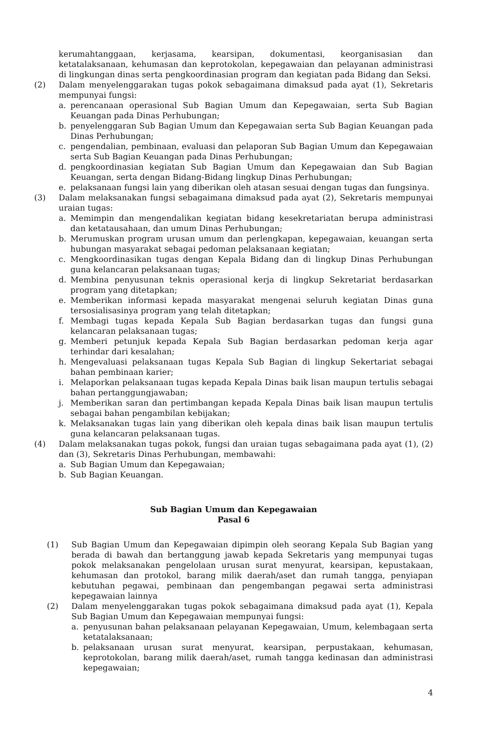kerumahtanggaan, kerjasama, kearsipan, dokumentasi, keorganisasian dan ketatalaksanaan, kehumasan dan keprotokolan, kepegawaian dan pelayanan administrasi di lingkungan dinas serta pengkoordinasian program dan kegiatan pada Bidang dan Seksi.
(2) Dalam menyelenggarakan tugas pokok sebagaimana dimaksud pada ayat (1), Sekretaris mempunyai fungsi:
a. perencanaan operasional Sub Bagian Umum dan Kepegawaian, serta Sub Bagian Keuangan pada Dinas Perhubungan;
b. penyelenggaran Sub Bagian Umum dan Kepegawaian serta Sub Bagian Keuangan pada Dinas Perhubungan;
c. pengendalian, pembinaan, evaluasi dan pelaporan Sub Bagian Umum dan Kepegawaian serta Sub Bagian Keuangan pada Dinas Perhubungan;
d. pengkoordinasian kegiatan Sub Bagian Umum dan Kepegawaian dan Sub Bagian Keuangan, serta dengan Bidang-Bidang lingkup Dinas Perhubungan;
e. pelaksanaan fungsi lain yang diberikan oleh atasan sesuai dengan tugas dan fungsinya.
(3) Dalam melaksanakan fungsi sebagaimana dimaksud pada ayat (2), Sekretaris mempunyai uraian tugas:
a. Memimpin dan mengendalikan kegiatan bidang kesekretariatan berupa administrasi dan ketatausahaan, dan umum Dinas Perhubungan;
b. Merumuskan program urusan umum dan perlengkapan, kepegawaian, keuangan serta hubungan masyarakat sebagai pedoman pelaksanaan kegiatan;
c. Mengkoordinasikan tugas dengan Kepala Bidang dan di lingkup Dinas Perhubungan guna kelancaran pelaksanaan tugas;
d. Membina penyusunan teknis operasional kerja di lingkup Sekretariat berdasarkan program yang ditetapkan;
e. Memberikan informasi kepada masyarakat mengenai seluruh kegiatan Dinas guna tersosialisasinya program yang telah ditetapkan;
f. Membagi tugas kepada Kepala Sub Bagian berdasarkan tugas dan fungsi guna kelancaran pelaksanaan tugas;
g. Memberi petunjuk kepada Kepala Sub Bagian berdasarkan pedoman kerja agar terhindar dari kesalahan;
h. Mengevaluasi pelaksanaan tugas Kepala Sub Bagian di lingkup Sekertariat sebagai bahan pembinaan karier;
i. Melaporkan pelaksanaan tugas kepada Kepala Dinas baik lisan maupun tertulis sebagai bahan pertanggungjawaban;
j. Memberikan saran dan pertimbangan kepada Kepala Dinas baik lisan maupun tertulis sebagai bahan pengambilan kebijakan;
k. Melaksanakan tugas lain yang diberikan oleh kepala dinas baik lisan maupun tertulis guna kelancaran pelaksanaan tugas.
(4) Dalam melaksanakan tugas pokok, fungsi dan uraian tugas sebagaimana pada ayat (1), (2) dan (3), Sekretaris Dinas Perhubungan, membawahi:
a. Sub Bagian Umum dan Kepegawaian;
b. Sub Bagian Keuangan.
Sub Bagian Umum dan Kepegawaian
Pasal 6
(1) Sub Bagian Umum dan Kepegawaian dipimpin oleh seorang Kepala Sub Bagian yang berada di bawah dan bertanggung jawab kepada Sekretaris yang mempunyai tugas pokok melaksanakan pengelolaan urusan surat menyurat, kearsipan, kepustakaan, kehumasan dan protokol, barang milik daerah/aset dan rumah tangga, penyiapan kebutuhan pegawai, pembinaan dan pengembangan pegawai serta administrasi kepegawaian lainnya
(2) Dalam menyelenggarakan tugas pokok sebagaimana dimaksud pada ayat (1), Kepala Sub Bagian Umum dan Kepegawaian mempunyai fungsi:
a. penyusunan bahan pelaksanaan pelayanan Kepegawaian, Umum, kelembagaan serta ketatalaksanaan;
b. pelaksanaan urusan surat menyurat, kearsipan, perpustakaan, kehumasan, keprotokolan, barang milik daerah/aset, rumah tangga kedinasan dan administrasi kepegawaian;
4